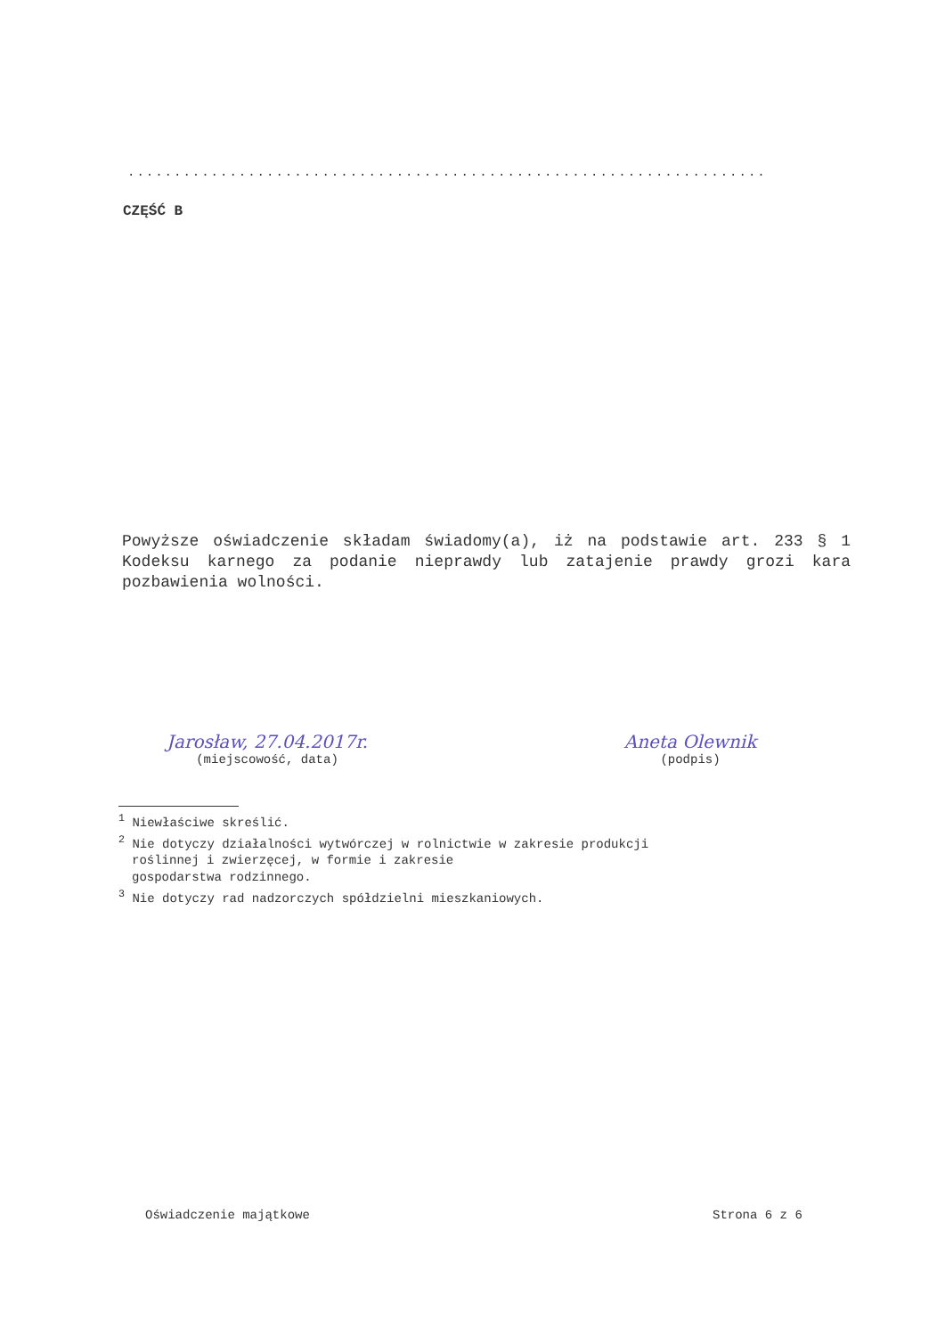.....................................................................
CZĘŚĆ B
Powyższe oświadczenie składam świadomy(a), iż na podstawie art. 233 § 1 Kodeksu karnego za podanie nieprawdy lub zatajenie prawdy grozi kara pozbawienia wolności.
Jarosław, 27.04.2017r.
(miejscowość, data)
Aneta Olewnik
(podpis)
<sup>1</sup> Niewłaściwe skreślić.
<sup>2</sup> Nie dotyczy działalności wytwórczej w rolnictwie w zakresie produkcji
roślinnej i zwierzęcej, w formie i zakresie
gospodarstwa rodzinnego.
<sup>3</sup> Nie dotyczy rad nadzorczych spółdzielni mieszkaniowych.
Oświadczenie majątkowe Strona 6 z 6